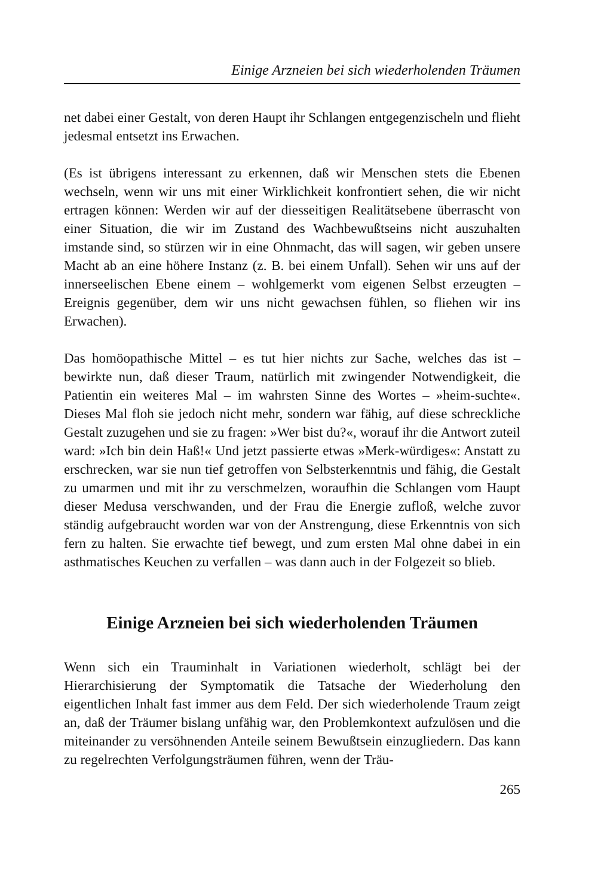Einige Arzneien bei sich wiederholenden Träumen
net dabei einer Gestalt, von deren Haupt ihr Schlangen entgegenzischeln und flieht jedesmal entsetzt ins Erwachen.
(Es ist übrigens interessant zu erkennen, daß wir Menschen stets die Ebenen wechseln, wenn wir uns mit einer Wirklichkeit konfrontiert sehen, die wir nicht ertragen können: Werden wir auf der diesseitigen Realitätsebene überrascht von einer Situation, die wir im Zustand des Wachbewußtseins nicht auszuhalten imstande sind, so stürzen wir in eine Ohnmacht, das will sagen, wir geben unsere Macht ab an eine höhere Instanz (z. B. bei einem Unfall). Sehen wir uns auf der innerseelischen Ebene einem – wohlgemerkt vom eigenen Selbst erzeugten – Ereignis gegenüber, dem wir uns nicht gewachsen fühlen, so fliehen wir ins Erwachen).
Das homöopathische Mittel – es tut hier nichts zur Sache, welches das ist – bewirkte nun, daß dieser Traum, natürlich mit zwingender Notwendigkeit, die Patientin ein weiteres Mal – im wahrsten Sinne des Wortes – »heim-suchte«. Dieses Mal floh sie jedoch nicht mehr, sondern war fähig, auf diese schreckliche Gestalt zuzugehen und sie zu fragen: »Wer bist du?«, worauf ihr die Antwort zuteil ward: »Ich bin dein Haß!« Und jetzt passierte etwas »Merk-würdiges«: Anstatt zu erschrecken, war sie nun tief getroffen von Selbsterkenntnis und fähig, die Gestalt zu umarmen und mit ihr zu verschmelzen, woraufhin die Schlangen vom Haupt dieser Medusa verschwanden, und der Frau die Energie zufloß, welche zuvor ständig aufgebraucht worden war von der Anstrengung, diese Erkenntnis von sich fern zu halten. Sie erwachte tief bewegt, und zum ersten Mal ohne dabei in ein asthmatisches Keuchen zu verfallen – was dann auch in der Folgezeit so blieb.
Einige Arzneien bei sich wiederholenden Träumen
Wenn sich ein Trauminhalt in Variationen wiederholt, schlägt bei der Hierarchisierung der Symptomatik die Tatsache der Wiederholung den eigentlichen Inhalt fast immer aus dem Feld. Der sich wiederholende Traum zeigt an, daß der Träumer bislang unfähig war, den Problemkontext aufzulösen und die miteinander zu versöhnenden Anteile seinem Bewußtsein einzugliedern. Das kann zu regelrechten Verfolgungsträumen führen, wenn der Träu-
265